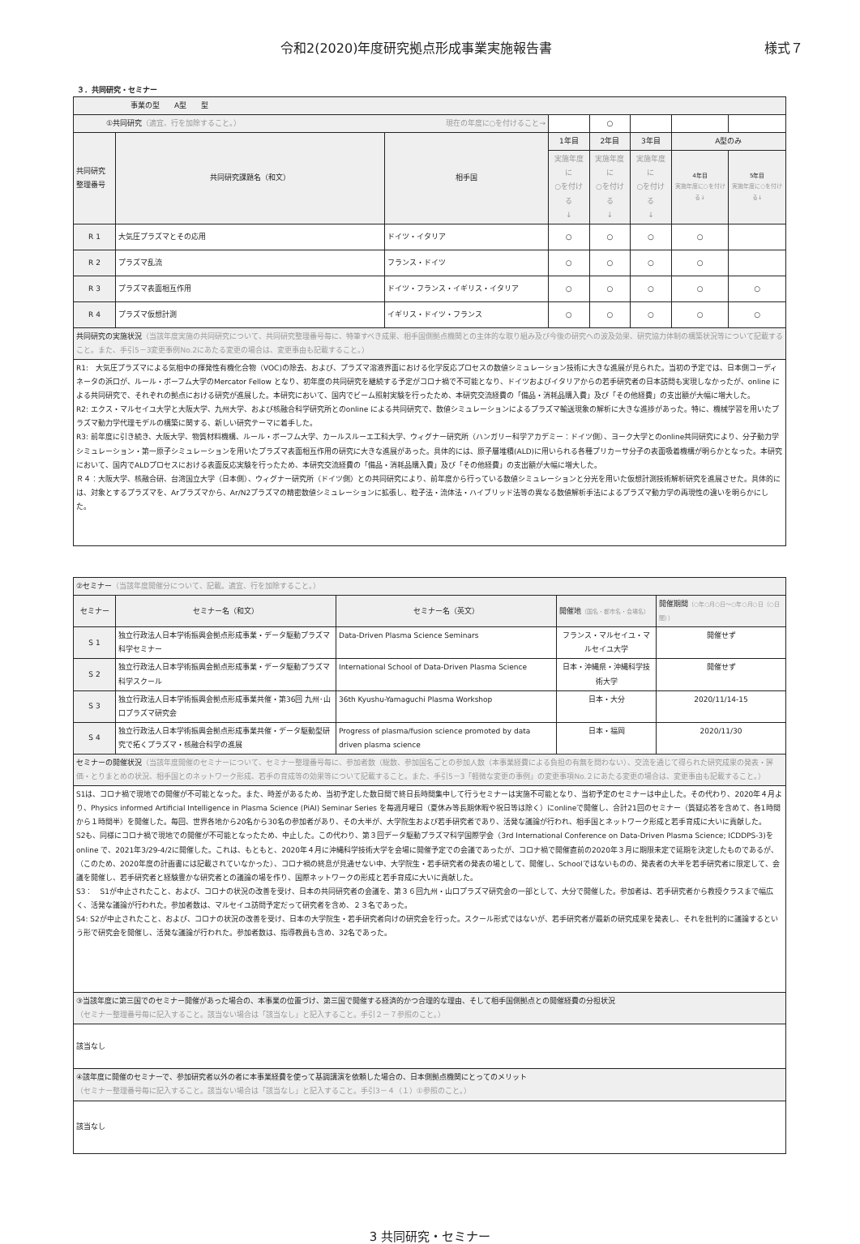令和2(2020)年度研究拠点形成事業実施報告書 様式７
３．共同研究・セミナー
| 事業の型 A型 型 | | | | | | | |
| ①共同研究 （適宜、行を加除すること。） 現在の年度に○を付けること→ | | | | ○ | | | |
| 共同研究 整理番号 | 共同研究課題名（和文） | 相手国 | 1年目 | 2年目 | 3年目 | A型のみ | |
| | | | 実施年度に ○を付ける ↓ | 実施年度に ○を付ける ↓ | 実施年度に ○を付ける ↓ | 4年目 実施年度に○を付ける↓ | 5年目 実施年度に○を付ける↓ |
| R 1 | 大気圧プラズマとその応用 | ドイツ・イタリア | ○ | ○ | ○ | ○ | |
| R 2 | プラズマ乱流 | フランス・ドイツ | ○ | ○ | ○ | ○ | |
| R 3 | プラズマ表面相互作用 | ドイツ・フランス・イギリス・イタリア | ○ | ○ | ○ | ○ | ○ |
| R 4 | プラズマ仮想計測 | イギリス・ドイツ・フランス | ○ | ○ | ○ | ○ | ○ |
| 共同研究の実施状況 （当該年度実施の共同研究について、共同研究整理番号毎に、特筆すべき成果、相手国側拠点機関との主体的な取り組み及び今後の研究への波及効果、研究協力体制の構築状況等について記載すること。また、手引5－3変更事例No.2にあたる変更の場合は、変更事由も記載すること。） | | | | | | | |
| R1: 大気圧プラズマによる気相中の揮発性有機化合物（VOC)の除去、および、プラズマ溶液界面における化学反応プロセスの数値シミュレーション技術に大きな進展が見られた。当初の予定では、日本側コーディネータの浜口が、ルール・ボーフム大学のMercator Fellow となり、初年度の共同研究を継続する予定がコロナ禍で不可能となり、ドイツおよびイタリアからの若手研究者の日本訪問も実現しなかったが、online による共同研究で、それぞれの拠点における研究が進展した。本研究において、国内でビーム照射実験を行ったため、本研究交流経費の「備品・消耗品購入費」及び「その他経費」の支出額が大幅に増大した。 R2: エクス・マルセイユ大学と大阪大学、九州大学、および核融合科学研究所とのonline による共同研究で、数値シミュレーションによるプラズマ輸送現象の解析に大きな進捗があった。特に、機械学習を用いたプラズマ動力学代理モデルの構築に関する、新しい研究テーマに着手した。 R3: 前年度に引き続き、大阪大学、物質材料機構、ルール・ボーフム大学、カールスルーエ工科大学、ウィグナー研究所（ハンガリー科学アカデミー：ドイツ側）、ヨーク大学とのonline共同研究により、分子動力学シミュレーション・第一原子シミュレーションを用いたプラズマ表面相互作用の研究に大きな進展があった。具体的には、原子層堆積(ALD)に用いられる各種プリカーサ分子の表面吸着機構が明らかとなった。本研究において、国内でALDプロセスにおける表面反応実験を行ったため、本研究交流経費の「備品・消耗品購入費」及び「その他経費」の支出額が大幅に増大した。 Ｒ４：大阪大学、核融合研、台湾国立大学（日本側）、ウィグナー研究所（ドイツ側）との共同研究により、前年度から行っている数値シミュレーションと分光を用いた仮想計測技術解析研究を進展させた。具体的には、対象とするプラズマを、Arプラズマから、Ar/N2プラズマの精密数値シミュレーションに拡張し、粒子法・流体法・ハイブリッド法等の異なる数値解析手法によるプラズマ動力学の再現性の違いを明らかにした。 | | | | | | | |
| ②セミナー （当該年度開催分について、記載。適宜、行を加除すること。） | | | | |
| セミナー | セミナー名（和文） | セミナー名（英文） | 開催地 （国名・都市名・会場名） | 開催期間 （○年○月○日～○年○月○日（○日間）） |
| S 1 | 独立行政法人日本学術振興会拠点形成事業・データ駆動プラズマ科学セミナー | Data-Driven Plasma Science Seminars | フランス・マルセイユ・マルセイユ大学 | 開催せず |
| S 2 | 独立行政法人日本学術振興会拠点形成事業・データ駆動プラズマ科学スクール | International School of Data-Driven Plasma Science | 日本・沖縄県・沖縄科学技術大学 | 開催せず |
| S 3 | 独立行政法人日本学術振興会拠点形成事業共催・第36回 九州･山口プラズマ研究会 | 36th Kyushu-Yamaguchi Plasma Workshop | 日本・大分 | 2020/11/14-15 |
| S 4 | 独立行政法人日本学術振興会拠点形成事業共催・データ駆動型研究で拓くプラズマ・核融合科学の進展 | Progress of plasma/fusion science promoted by data driven plasma science | 日本・福岡 | 2020/11/30 |
| セミナーの開催状況 （当該年度開催のセミナーについて、セミナー整理番号毎に、参加者数（総数、参加国名ごとの参加人数（本事業経費による負担の有無を問わない）、交流を通じて得られた研究成果の発表・評価・とりまとめの状況、相手国とのネットワーク形成、若手の育成等の効果等について記載すること。また、手引5－3「軽微な変更の事例」の変更事項No.２にあたる変更の場合は、変更事由も記載すること。） | | | | |
| S1は、コロナ禍で現地での開催が不可能となった。また、時差があるため、当初予定した数日間で終日長時間集中して行うセミナーは実施不可能となり、当初予定のセミナーは中止した。その代わり、2020年４月より、Physics informed Artificial Intelligence in Plasma Science (PiAI) Seminar Series を毎週月曜日（夏休み等長期休暇や祝日等は除く）にonlineで開催し、合計21回のセミナー（質疑応答を含めて、各1時間から１時間半）を開催した。毎回、世界各地から20名から30名の参加者があり、その大半が、大学院生および若手研究者であり、活発な議論が行われ、相手国とネットワーク形成と若手育成に大いに貢献した。 S2も、同様にコロナ禍で現地での開催が不可能となったため、中止した。この代わり、第３回データ駆動プラズマ科学国際学会（3rd International Conference on Data-Driven Plasma Science; ICDDPS-3)をonline で、2021年3/29-4/2に開催した。これは、もともと、2020年４月に沖縄科学技術大学を会場に開催予定での会議であったが、コロナ禍で開催直前の2020年３月に期限未定で延期を決定したものであるが、（このため、2020年度の計画書には記載されていなかった）、コロナ禍の終息が見通せない中、大学院生・若手研究者の発表の場として、開催し、Schoolではないものの、発表者の大半を若手研究者に限定して、会議を開催し、若手研究者と経験豊かな研究者との議論の場を作り、国際ネットワークの形成と若手育成に大いに貢献した。 S3： S1が中止されたこと、および、コロナの状況の改善を受け、日本の共同研究者の会議を、第３６回九州・山口プラズマ研究会の一部として、大分で開催した。参加者は、若手研究者から教授クラスまで幅広く、活発な議論が行われた。参加者数は、マルセイユ訪問予定だって研究者を含め、２３名であった。 S4: S2が中止されたこと、および、コロナの状況の改善を受け、日本の大学院生・若手研究者向けの研究会を行った。スクール形式ではないが、若手研究者が最新の研究成果を発表し、それを批判的に議論するという形で研究会を開催し、活発な議論が行われた。参加者数は、指導教員も含め、32名であった。 | | | | |
| ③当該年度に第三国でのセミナー開催があった場合の、本事業の位置づけ、第三国で開催する経済的かつ合理的な理由、そして相手国側拠点との開催経費の分担状況 （セミナー整理番号毎に記入すること。該当ない場合は「該当なし」と記入すること。手引２－７参照のこと。） | | | | |
| 該当なし | | | | |
| ④該年度に開催のセミナーで、参加研究者以外の者に本事業経費を使って基調講演を依頼した場合の、日本側拠点機関にとってのメリット （セミナー整理番号毎に記入すること。該当ない場合は「該当なし」と記入すること。手引3－４（１）①参照のこと。） | | | | |
| 該当なし | | | | |
3 共同研究・セミナー